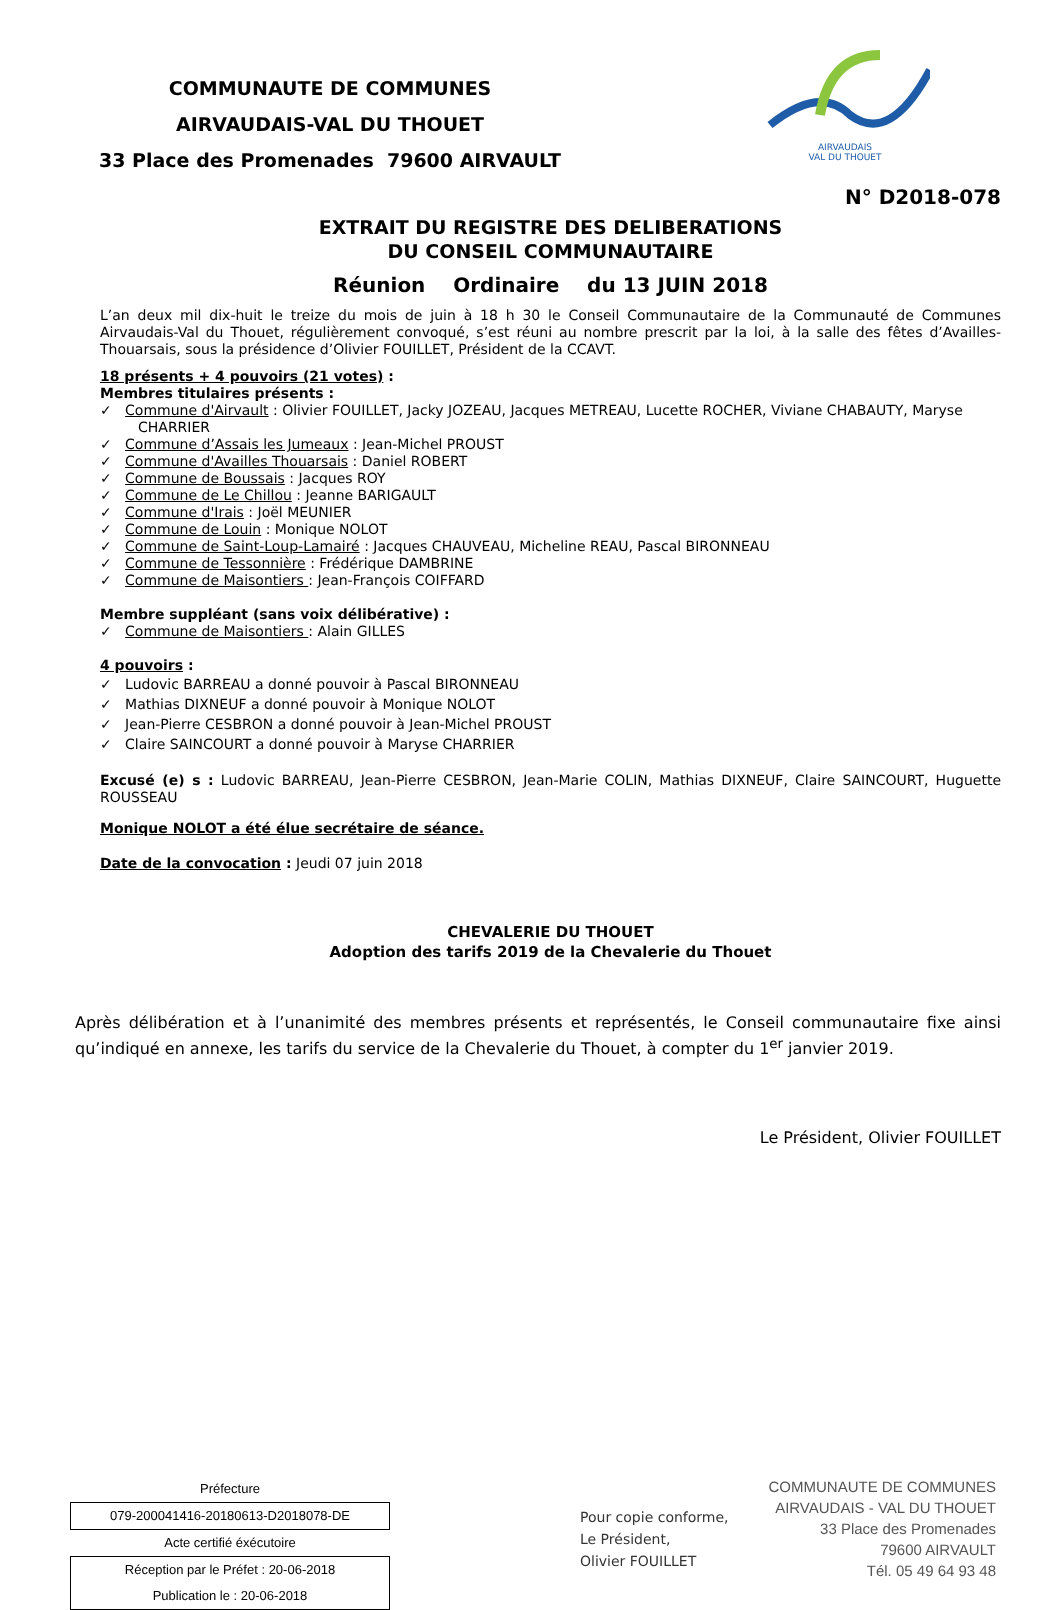COMMUNAUTE DE COMMUNES
AIRVAUDAIS-VAL DU THOUET
33 Place des Promenades 79600 AIRVAULT
AIRVAUDAIS
VAL DU THOUET
N° D2018-078
EXTRAIT DU REGISTRE DES DELIBERATIONS
DU CONSEIL COMMUNAUTAIRE
Réunion Ordinaire du 13 JUIN 2018
L’an deux mil dix-huit le treize du mois de juin à 18 h 30 le Conseil Communautaire de la Communauté de Communes Airvaudais-Val du Thouet, régulièrement convoqué, s’est réuni au nombre prescrit par la loi, à la salle des fêtes d’Availles-Thouarsais, sous la présidence d’Olivier FOUILLET, Président de la CCAVT.
18 présents + 4 pouvoirs (21 votes) :
Membres titulaires présents :
✓ Commune d'Airvault : Olivier FOUILLET, Jacky JOZEAU, Jacques METREAU, Lucette ROCHER, Viviane CHABAUTY, Maryse CHARRIER
✓ Commune d’Assais les Jumeaux : Jean-Michel PROUST
✓ Commune d'Availles Thouarsais : Daniel ROBERT
✓ Commune de Boussais : Jacques ROY
✓ Commune de Le Chillou : Jeanne BARIGAULT
✓ Commune d'Irais : Joël MEUNIER
✓ Commune de Louin : Monique NOLOT
✓ Commune de Saint-Loup-Lamairé : Jacques CHAUVEAU, Micheline REAU, Pascal BIRONNEAU
✓ Commune de Tessonnière : Frédérique DAMBRINE
✓ Commune de Maisontiers : Jean-François COIFFARD
Membre suppléant (sans voix délibérative) :
✓ Commune de Maisontiers : Alain GILLES
4 pouvoirs :
✓ Ludovic BARREAU a donné pouvoir à Pascal BIRONNEAU
✓ Mathias DIXNEUF a donné pouvoir à Monique NOLOT
✓ Jean-Pierre CESBRON a donné pouvoir à Jean-Michel PROUST
✓ Claire SAINCOURT a donné pouvoir à Maryse CHARRIER
Excusé (e) s : Ludovic BARREAU, Jean-Pierre CESBRON, Jean-Marie COLIN, Mathias DIXNEUF, Claire SAINCOURT, Huguette ROUSSEAU
Monique NOLOT a été élue secrétaire de séance.
Date de la convocation : Jeudi 07 juin 2018
CHEVALERIE DU THOUET
Adoption des tarifs 2019 de la Chevalerie du Thouet
Après délibération et à l’unanimité des membres présents et représentés, le Conseil communautaire fixe ainsi qu’indiqué en annexe, les tarifs du service de la Chevalerie du Thouet, à compter du 1<sup>er</sup> janvier 2019.
Le Président, Olivier FOUILLET
Préfecture
079-200041416-20180613-D2018078-DE
Acte certifié éxécutoire
Réception par le Préfet : 20-06-2018
Publication le : 20-06-2018
Pour copie conforme,
Le Président,
Olivier FOUILLET
COMMUNAUTE DE COMMUNES
AIRVAUDAIS - VAL DU THOUET
33 Place des Promenades
79600 AIRVAULT
Tél. 05 49 64 93 48